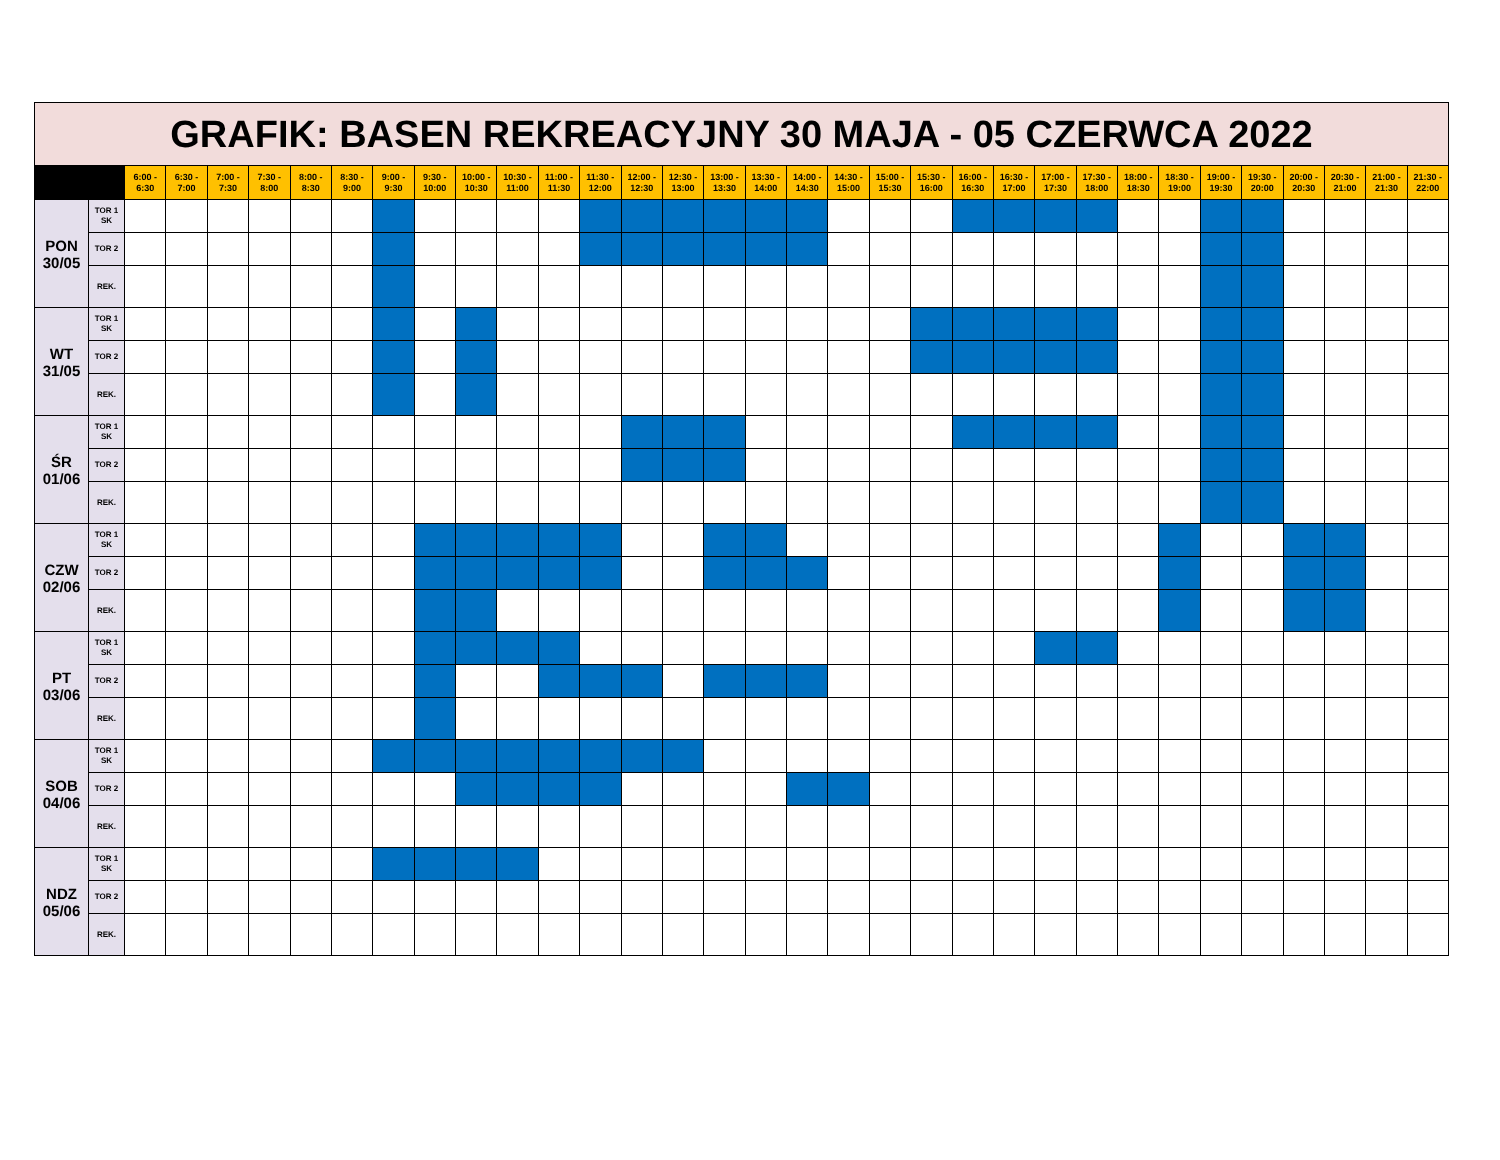| GRAFIK: BASEN REKREACYJNY 30 MAJA - 05 CZERWCA 2022 | | | | | | | | | | | | | | | | | | | | | | | | | | | | | | | | | |
| | | 6:00 - 6:30 | 6:30 - 7:00 | 7:00 - 7:30 | 7:30 - 8:00 | 8:00 - 8:30 | 8:30 - 9:00 | 9:00 - 9:30 | 9:30 - 10:00 | 10:00 - 10:30 | 10:30 - 11:00 | 11:00 - 11:30 | 11:30 - 12:00 | 12:00 - 12:30 | 12:30 - 13:00 | 13:00 - 13:30 | 13:30 - 14:00 | 14:00 - 14:30 | 14:30 - 15:00 | 15:00 - 15:30 | 15:30 - 16:00 | 16:00 - 16:30 | 16:30 - 17:00 | 17:00 - 17:30 | 17:30 - 18:00 | 18:00 - 18:30 | 18:30 - 19:00 | 19:00 - 19:30 | 19:30 - 20:00 | 20:00 - 20:30 | 20:30 - 21:00 | 21:00 - 21:30 | 21:30 - 22:00 |
| PON 30/05 | TOR 1 SK | | | | | | | | | | | | | | | | | | | | | | | | | | | | | | | | |
| | TOR 2 | | | | | | | | | | | | | | | | | | | | | | | | | | | | | | | | |
| | REK. | | | | | | | | | | | | | | | | | | | | | | | | | | | | | | | | |
| WT 31/05 | TOR 1 SK | | | | | | | | | | | | | | | | | | | | | | | | | | | | | | | | |
| | TOR 2 | | | | | | | | | | | | | | | | | | | | | | | | | | | | | | | | |
| | REK. | | | | | | | | | | | | | | | | | | | | | | | | | | | | | | | | |
| ŚR 01/06 | TOR 1 SK | | | | | | | | | | | | | | | | | | | | | | | | | | | | | | | | |
| | TOR 2 | | | | | | | | | | | | | | | | | | | | | | | | | | | | | | | | |
| | REK. | | | | | | | | | | | | | | | | | | | | | | | | | | | | | | | | |
| CZW 02/06 | TOR 1 SK | | | | | | | | | | | | | | | | | | | | | | | | | | | | | | | | |
| | TOR 2 | | | | | | | | | | | | | | | | | | | | | | | | | | | | | | | | |
| | REK. | | | | | | | | | | | | | | | | | | | | | | | | | | | | | | | | |
| PT 03/06 | TOR 1 SK | | | | | | | | | | | | | | | | | | | | | | | | | | | | | | | | |
| | TOR 2 | | | | | | | | | | | | | | | | | | | | | | | | | | | | | | | | |
| | REK. | | | | | | | | | | | | | | | | | | | | | | | | | | | | | | | | |
| SOB 04/06 | TOR 1 SK | | | | | | | | | | | | | | | | | | | | | | | | | | | | | | | | |
| | TOR 2 | | | | | | | | | | | | | | | | | | | | | | | | | | | | | | | | |
| | REK. | | | | | | | | | | | | | | | | | | | | | | | | | | | | | | | | |
| NDZ 05/06 | TOR 1 SK | | | | | | | | | | | | | | | | | | | | | | | | | | | | | | | | |
| | TOR 2 | | | | | | | | | | | | | | | | | | | | | | | | | | | | | | | | |
| | REK. | | | | | | | | | | | | | | | | | | | | | | | | | | | | | | | | |